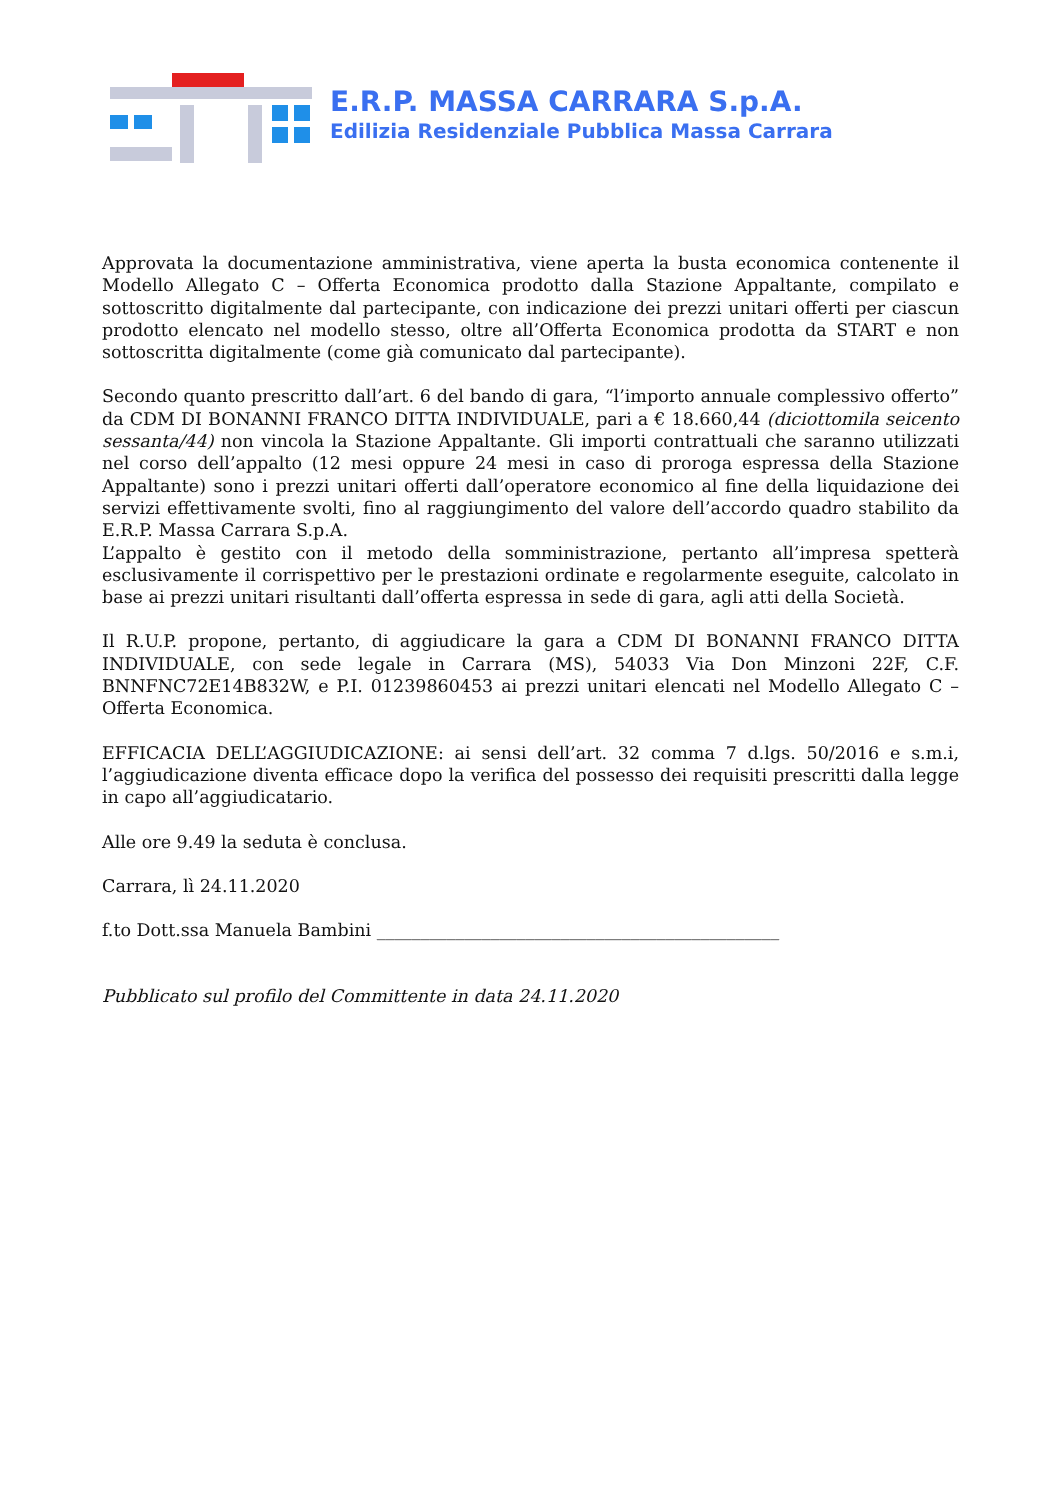E.R.P. MASSA CARRARA S.p.A.
Edilizia Residenziale Pubblica Massa Carrara
Approvata la documentazione amministrativa, viene aperta la busta economica contenente il Modello Allegato C – Offerta Economica prodotto dalla Stazione Appaltante, compilato e sottoscritto digitalmente dal partecipante, con indicazione dei prezzi unitari offerti per ciascun prodotto elencato nel modello stesso, oltre all’Offerta Economica prodotta da START e non sottoscritta digitalmente (come già comunicato dal partecipante).
Secondo quanto prescritto dall’art. 6 del bando di gara, “l’importo annuale complessivo offerto” da CDM DI BONANNI FRANCO DITTA INDIVIDUALE, pari a € 18.660,44 (diciottomila seicento sessanta/44) non vincola la Stazione Appaltante. Gli importi contrattuali che saranno utilizzati nel corso dell’appalto (12 mesi oppure 24 mesi in caso di proroga espressa della Stazione Appaltante) sono i prezzi unitari offerti dall’operatore economico al fine della liquidazione dei servizi effettivamente svolti, fino al raggiungimento del valore dell’accordo quadro stabilito da E.R.P. Massa Carrara S.p.A.
L’appalto è gestito con il metodo della somministrazione, pertanto all’impresa spetterà esclusivamente il corrispettivo per le prestazioni ordinate e regolarmente eseguite, calcolato in base ai prezzi unitari risultanti dall’offerta espressa in sede di gara, agli atti della Società.
Il R.U.P. propone, pertanto, di aggiudicare la gara a CDM DI BONANNI FRANCO DITTA INDIVIDUALE, con sede legale in Carrara (MS), 54033 Via Don Minzoni 22F, C.F. BNNFNC72E14B832W, e P.I. 01239860453 ai prezzi unitari elencati nel Modello Allegato C – Offerta Economica.
EFFICACIA DELL’AGGIUDICAZIONE: ai sensi dell’art. 32 comma 7 d.lgs. 50/2016 e s.m.i, l’aggiudicazione diventa efficace dopo la verifica del possesso dei requisiti prescritti dalla legge in capo all’aggiudicatario.
Alle ore 9.49 la seduta è conclusa.
Carrara, lì 24.11.2020
f.to Dott.ssa Manuela Bambini ______________________________________________
Pubblicato sul profilo del Committente in data 24.11.2020